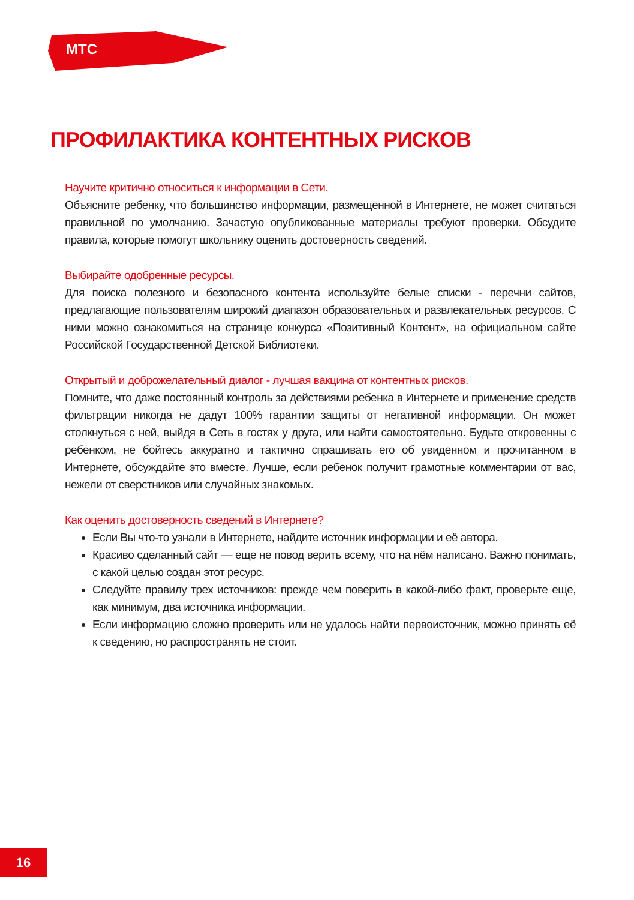МТС
ПРОФИЛАКТИКА КОНТЕНТНЫХ РИСКОВ
Научите критично относиться к информации в Сети.
Объясните ребенку, что большинство информации, размещенной в Интернете, не может считаться правильной по умолчанию. Зачастую опубликованные материалы требуют проверки. Обсудите правила, которые помогут школьнику оценить достоверность сведений.
Выбирайте одобренные ресурсы.
Для поиска полезного и безопасного контента используйте белые списки - перечни сайтов, предлагающие пользователям широкий диапазон образовательных и развлекательных ресурсов. С ними можно ознакомиться на странице конкурса «Позитивный Контент», на официальном сайте Российской Государственной Детской Библиотеки.
Открытый и доброжелательный диалог - лучшая вакцина от контентных рисков.
Помните, что даже постоянный контроль за действиями ребенка в Интернете и применение средств фильтрации никогда не дадут 100% гарантии защиты от негативной информации. Он может столкнуться с ней, выйдя в Сеть в гостях у друга, или найти самостоятельно. Будьте откровенны с ребенком, не бойтесь аккуратно и тактично спрашивать его об увиденном и прочитанном в Интернете, обсуждайте это вместе. Лучше, если ребенок получит грамотные комментарии от вас, нежели от сверстников или случайных знакомых.
Как оценить достоверность сведений в Интернете?
Если Вы что-то узнали в Интернете, найдите источник информации и её автора.
Красиво сделанный сайт — еще не повод верить всему, что на нём написано. Важно понимать, с какой целью создан этот ресурс.
Следуйте правилу трех источников: прежде чем поверить в какой-либо факт, проверьте еще, как минимум, два источника информации.
Если информацию сложно проверить или не удалось найти первоисточник, можно принять её к сведению, но распространять не стоит.
16